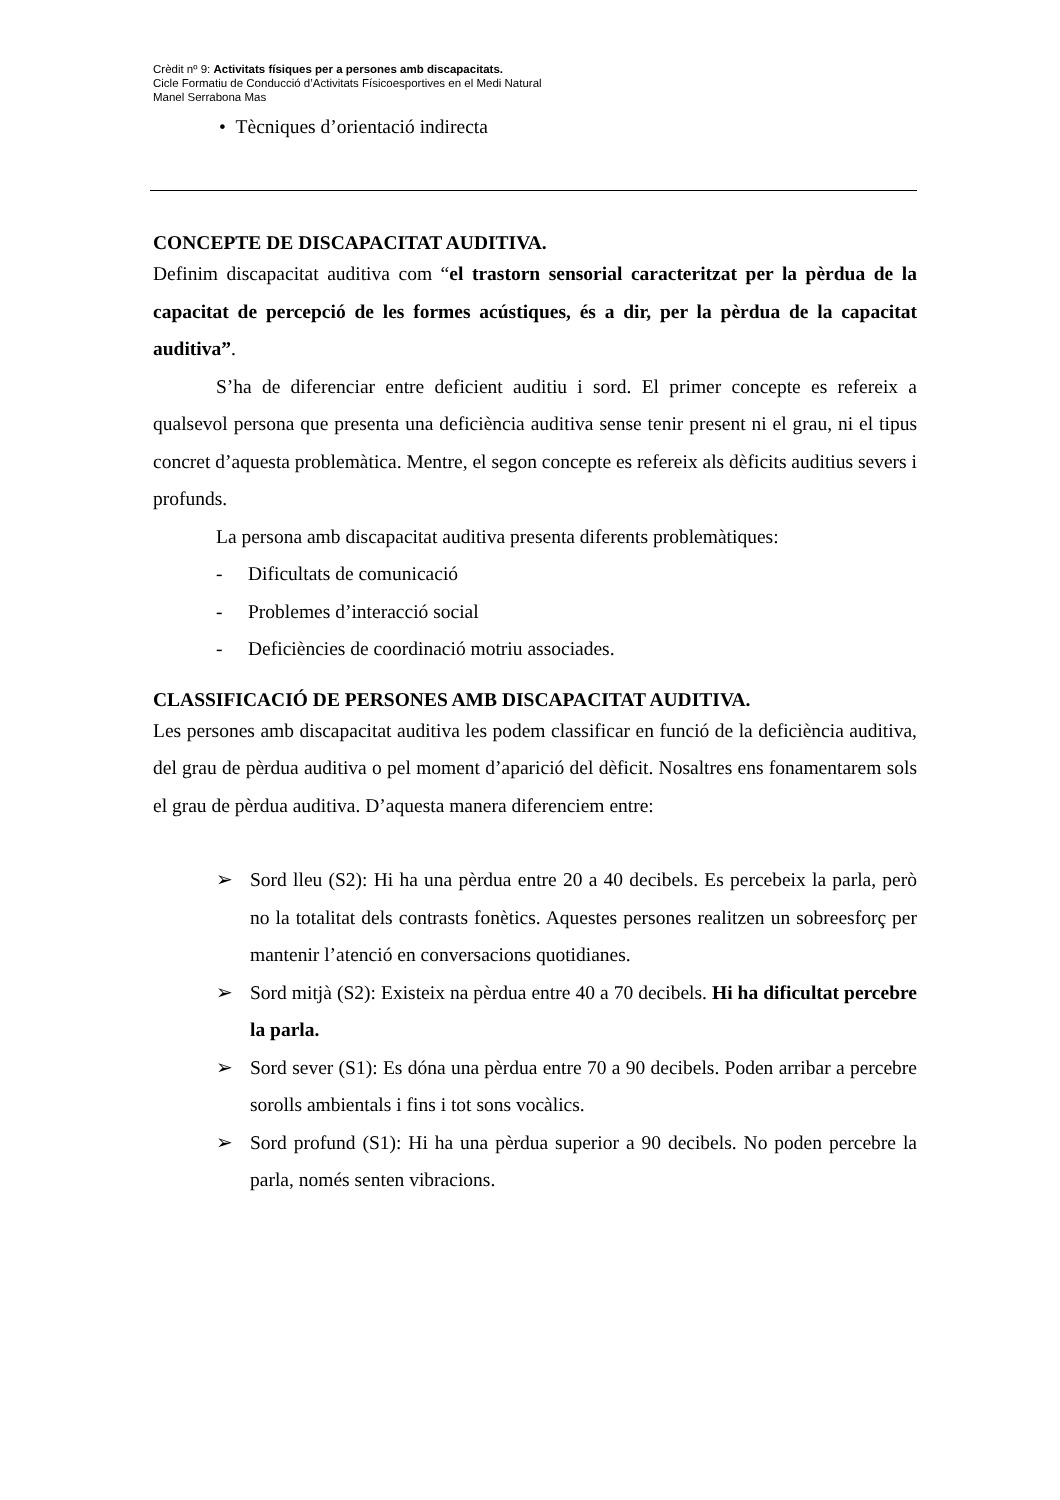Crèdit nº 9: Activitats físiques per a persones amb discapacitats.
Cicle Formatiu de Conducció d’Activitats Físicoesportives en el Medi Natural
Manel Serrabona Mas
• Tècniques d’orientació indirecta
CONCEPTE DE DISCAPACITAT AUDITIVA.
Definim discapacitat auditiva com “el trastorn sensorial caracteritzat per la pèrdua de la capacitat de percepció de les formes acústiques, és a dir, per la pèrdua de la capacitat auditiva”.
S’ha de diferenciar entre deficient auditiu i sord. El primer concepte es refereix a qualsevol persona que presenta una deficiència auditiva sense tenir present ni el grau, ni el tipus concret d’aquesta problemàtica. Mentre, el segon concepte es refereix als dèficits auditius severs i profunds.
La persona amb discapacitat auditiva presenta diferents problemàtiques:
- Dificultats de comunicació
- Problemes d’interacció social
- Deficiències de coordinació motriu associades.
CLASSIFICACIÓ DE PERSONES AMB DISCAPACITAT AUDITIVA.
Les persones amb discapacitat auditiva les podem classificar en funció de la deficiència auditiva, del grau de pèrdua auditiva o pel moment d’aparició del dèficit. Nosaltres ens fonamentarem sols el grau de pèrdua auditiva. D’aquesta manera diferenciem entre:
➢ Sord lleu (S2): Hi ha una pèrdua entre 20 a 40 decibels. Es percebeix la parla, però no la totalitat dels contrasts fonètics. Aquestes persones realitzen un sobreesforç per mantenir l’atenció en conversacions quotidianes.
➢ Sord mitjà (S2): Existeix na pèrdua entre 40 a 70 decibels. Hi ha dificultat percebre la parla.
➢ Sord sever (S1): Es dóna una pèrdua entre 70 a 90 decibels. Poden arribar a percebre sorolls ambientals i fins i tot sons vocàlics.
➢ Sord profund (S1): Hi ha una pèrdua superior a 90 decibels. No poden percebre la parla, només senten vibracions.